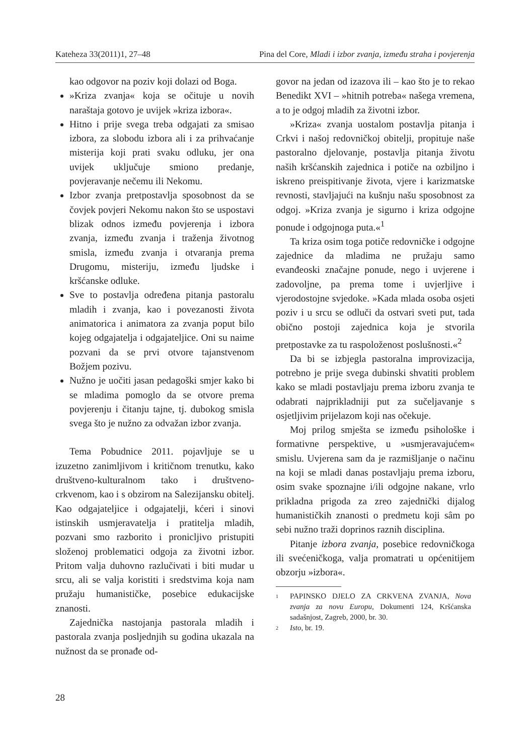Kateheza 33(2011)1, 27–48 Pina del Core, Mladi i izbor zvanja, između straha i povjerenja
kao odgovor na poziv koji dolazi od Boga.
»Kriza zvanja« koja se očituje u novih naraštaja gotovo je uvijek »kriza izbora«.
Hitno i prije svega treba odgajati za smisao izbora, za slobodu izbora ali i za prihvaćanje misterija koji prati svaku odluku, jer ona uvijek uključuje smiono predanje, povjeravanje nečemu ili Nekomu.
Izbor zvanja pretpostavlja sposobnost da se čovjek povjeri Nekomu nakon što se uspostavi blizak odnos između povjerenja i izbora zvanja, između zvanja i traženja životnog smisla, između zvanja i otvaranja prema Drugomu, misteriju, između ljudske i kršćanske odluke.
Sve to postavlja određena pitanja pastoralu mladih i zvanja, kao i povezanosti života animatorica i animatora za zvanja poput bilo kojeg odgajatelja i odgajateljice. Oni su naime pozvani da se prvi otvore tajanstvenom Božjem pozivu.
Nužno je uočiti jasan pedagoški smjer kako bi se mladima pomoglo da se otvore prema povjerenju i čitanju tajne, tj. dubokog smisla svega što je nužno za odvažan izbor zvanja.
Tema Pobudnice 2011. pojavljuje se u izuzetno zanimljivom i kritičnom trenutku, kako društveno-kulturalnom tako i društveno-crkvenom, kao i s obzirom na Salezijansku obitelj. Kao odgajateljice i odgajatelji, kćeri i sinovi istinskih usmjeravatelja i pratitelja mladih, pozvani smo razborito i pronicljivo pristupiti složenoj problematici odgoja za životni izbor. Pritom valja duhovno razlučivati i biti mudar u srcu, ali se valja koristiti i sredstvima koja nam pružaju humanističke, posebice edukacijske znanosti.
Zajednička nastojanja pastorala mladih i pastorala zvanja posljednjih su godina ukazala na nužnost da se pronađe od-
govor na jedan od izazova ili – kao što je to rekao Benedikt XVI – »hitnih potreba« našega vremena, a to je odgoj mladih za životni izbor.
»Kriza« zvanja uostalom postavlja pitanja i Crkvi i našoj redovničkoj obitelji, propituje naše pastoralno djelovanje, postavlja pitanja životu naših kršćanskih zajednica i potiče na ozbiljno i iskreno preispitivanje života, vjere i karizmatske revnosti, stavljajući na kušnju našu sposobnost za odgoj. »Kriza zvanja je sigurno i kriza odgojne ponude i odgojnoga puta.«<sup>1</sup>
Ta kriza osim toga potiče redovničke i odgojne zajednice da mladima ne pružaju samo evanđeoski značajne ponude, nego i uvjerene i zadovoljne, pa prema tome i uvjerljive i vjerodostojne svjedoke. »Kada mlada osoba osjeti poziv i u srcu se odluči da ostvari sveti put, tada obično postoji zajednica koja je stvorila pretpostavke za tu raspoloženost poslušnosti.«<sup>2</sup>
Da bi se izbjegla pastoralna improvizacija, potrebno je prije svega dubinski shvatiti problem kako se mladi postavljaju prema izboru zvanja te odabrati najprikladniji put za sučeljavanje s osjetljivim prijelazom koji nas očekuje.
Moj prilog smješta se između psihološke i formativne perspektive, u »usmjeravajućem« smislu. Uvjerena sam da je razmišljanje o načinu na koji se mladi danas postavljaju prema izboru, osim svake spoznajne i/ili odgojne nakane, vrlo prikladna prigoda za zreo zajednički dijalog humanističkih znanosti o predmetu koji sâm po sebi nužno traži doprinos raznih disciplina.
Pitanje izbora zvanja, posebice redovničkoga ili svećeničkoga, valja promatrati u općenitijem obzorju »izbora«.
1
PAPINSKO DJELO ZA CRKVENA ZVANJA, Nova zvanja za novu Europu, Dokumenti 124, Kršćanska sadašnjost, Zagreb, 2000, br. 30.
2
Isto, br. 19.
28